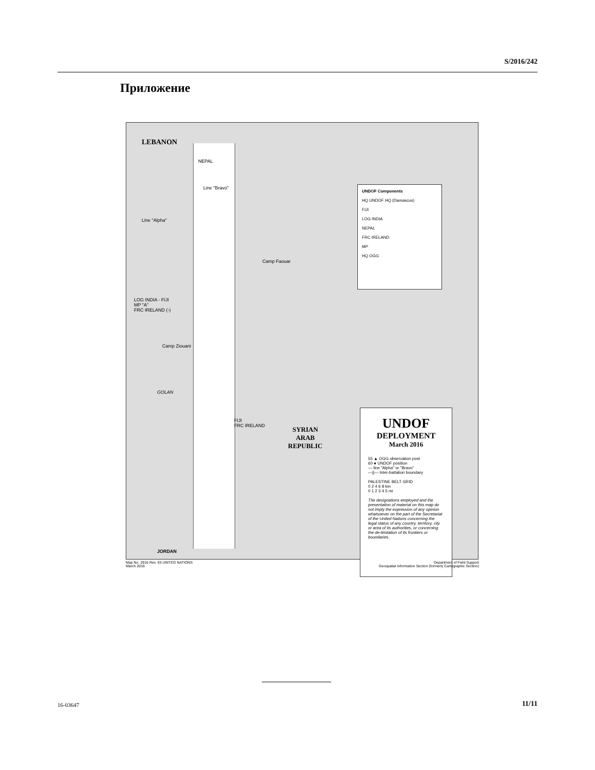S/2016/242
Приложение
LEBANON
GOLAN
NEPAL
Line "Bravo"
Line "Alpha"
Camp Faouar
LOG INDIA - FIJI
MP "A"
FRC IRELAND (-)
Camp Ziouani
FIJI
FRC IRELAND
SYRIAN
ARAB
REPUBLIC
JORDAN
UNDOF Components
HQ UNDOF HQ (Damascus)
FIJI
LOG INDIA
NEPAL
FRC IRELAND
MP
HQ OGG
UNDOF
DEPLOYMENT
March 2016
55 ▲ OGG observation post
60 ● UNDOF position
— line "Alpha" or "Bravo"
—||— Inter-battalion boundary
PALESTINE BELT GRID
0 2 4 6 8 km
0 1 2 3 4 5 mi
The designations employed and the presentation of material on this map do not imply the expression of any opinion whatsoever on the part of the Secretariat of the United Nations concerning the legal status of any country, territory, city or area of its authorities, or concerning the de-limitation of its frontiers or boundaries.
Map No. 2916 Rev. 93 UNITED NATIONS
March 2016
Department of Field Support
Geospatial Information Section (formerly Cartographic Section)
16-03647 11/11